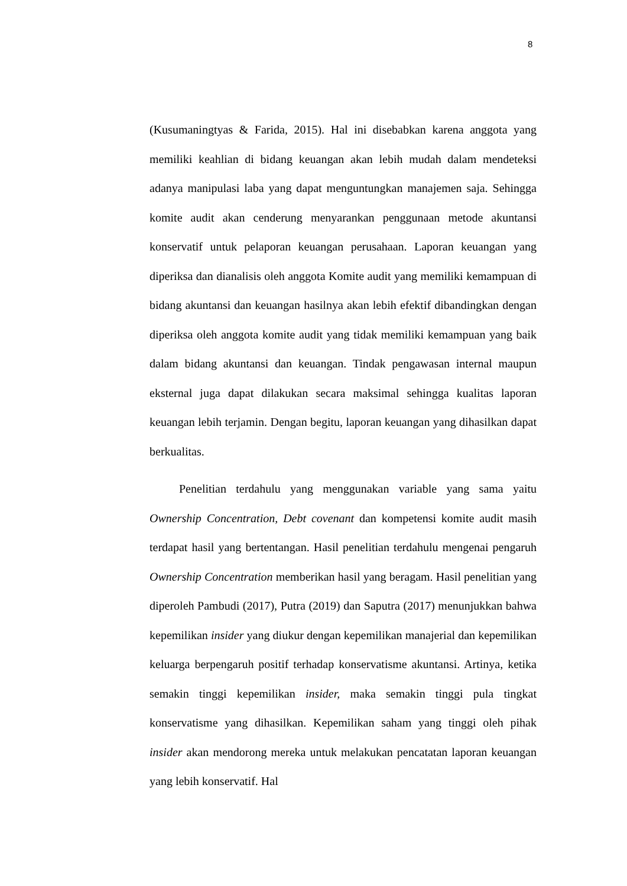8
(Kusumaningtyas & Farida, 2015). Hal ini disebabkan karena anggota yang memiliki keahlian di bidang keuangan akan lebih mudah dalam mendeteksi adanya manipulasi laba yang dapat menguntungkan manajemen saja. Sehingga komite audit akan cenderung menyarankan penggunaan metode akuntansi konservatif untuk pelaporan keuangan perusahaan. Laporan keuangan yang diperiksa dan dianalisis oleh anggota Komite audit yang memiliki kemampuan di bidang akuntansi dan keuangan hasilnya akan lebih efektif dibandingkan dengan diperiksa oleh anggota komite audit yang tidak memiliki kemampuan yang baik dalam bidang akuntansi dan keuangan. Tindak pengawasan internal maupun eksternal juga dapat dilakukan secara maksimal sehingga kualitas laporan keuangan lebih terjamin. Dengan begitu, laporan keuangan yang dihasilkan dapat berkualitas.
Penelitian terdahulu yang menggunakan variable yang sama yaitu Ownership Concentration, Debt covenant dan kompetensi komite audit masih terdapat hasil yang bertentangan. Hasil penelitian terdahulu mengenai pengaruh Ownership Concentration memberikan hasil yang beragam. Hasil penelitian yang diperoleh Pambudi (2017), Putra (2019) dan Saputra (2017) menunjukkan bahwa kepemilikan insider yang diukur dengan kepemilikan manajerial dan kepemilikan keluarga berpengaruh positif terhadap konservatisme akuntansi. Artinya, ketika semakin tinggi kepemilikan insider, maka semakin tinggi pula tingkat konservatisme yang dihasilkan. Kepemilikan saham yang tinggi oleh pihak insider akan mendorong mereka untuk melakukan pencatatan laporan keuangan yang lebih konservatif. Hal